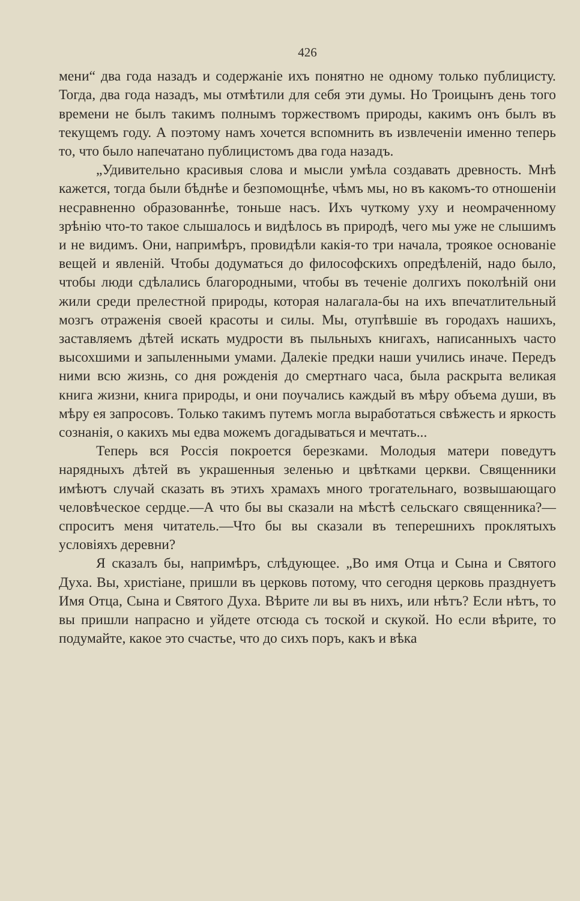426
мени“ два года назадъ и содержаніе ихъ понятно не одному только публицисту. Тогда, два года назадъ, мы отмѣтили для себя эти думы. Но Троицынъ день того времени не былъ такимъ полнымъ торжествомъ природы, какимъ онъ былъ въ текущемъ году. А поэтому намъ хочется вспомнить въ извлеченіи именно теперь то, что было напечатано публицистомъ два года назадъ.
„Удивительно красивыя слова и мысли умѣла создавать древность. Мнѣ кажется, тогда были бѣднѣе и безпомощнѣе, чѣмъ мы, но въ какомъ-то отношеніи несравненно образованнѣе, тоньше насъ. Ихъ чуткому уху и неомраченному зрѣнію что-то такое слышалось и видѣлось въ природѣ, чего мы уже не слышимъ и не видимъ. Они, напримѣръ, провидѣли какія-то три начала, троякое основаніе вещей и явленій. Чтобы додуматься до философскихъ опредѣленій, надо было, чтобы люди сдѣлались благородными, чтобы въ теченіе долгихъ поколѣній они жили среди прелестной природы, которая налагала-бы на ихъ впечатлительный мозгъ отраженія своей красоты и силы. Мы, отупѣвшіе въ городахъ нашихъ, заставляемъ дѣтей искать мудрости въ пыльныхъ книгахъ, написанныхъ часто высохшими и запыленными умами. Далекіе предки наши учились иначе. Передъ ними всю жизнь, со дня рожденія до смертнаго часа, была раскрыта великая книга жизни, книга природы, и они поучались каждый въ мѣру объема души, въ мѣру ея запросовъ. Только такимъ путемъ могла выработаться свѣжесть и яркость сознанія, о какихъ мы едва можемъ догадываться и мечтать...
Теперь вся Россія покроется березками. Молодыя матери поведутъ нарядныхъ дѣтей въ украшенныя зеленью и цвѣтками церкви. Священники имѣютъ случай сказать въ этихъ храмахъ много трогательнаго, возвышающаго человѣческое сердце.—А что бы вы сказали на мѣстѣ сельскаго священника?—спроситъ меня читатель.—Что бы вы сказали въ теперешнихъ проклятыхъ условіяхъ деревни?
Я сказалъ бы, напримѣръ, слѣдующее. „Во имя Отца и Сына и Святого Духа. Вы, христіане, пришли въ церковь потому, что сегодня церковь празднуетъ Имя Отца, Сына и Святого Духа. Вѣрите ли вы въ нихъ, или нѣтъ? Если нѣтъ, то вы пришли напрасно и уйдете отсюда съ тоской и скукой. Но если вѣрите, то подумайте, какое это счастье, что до сихъ поръ, какъ и вѣка